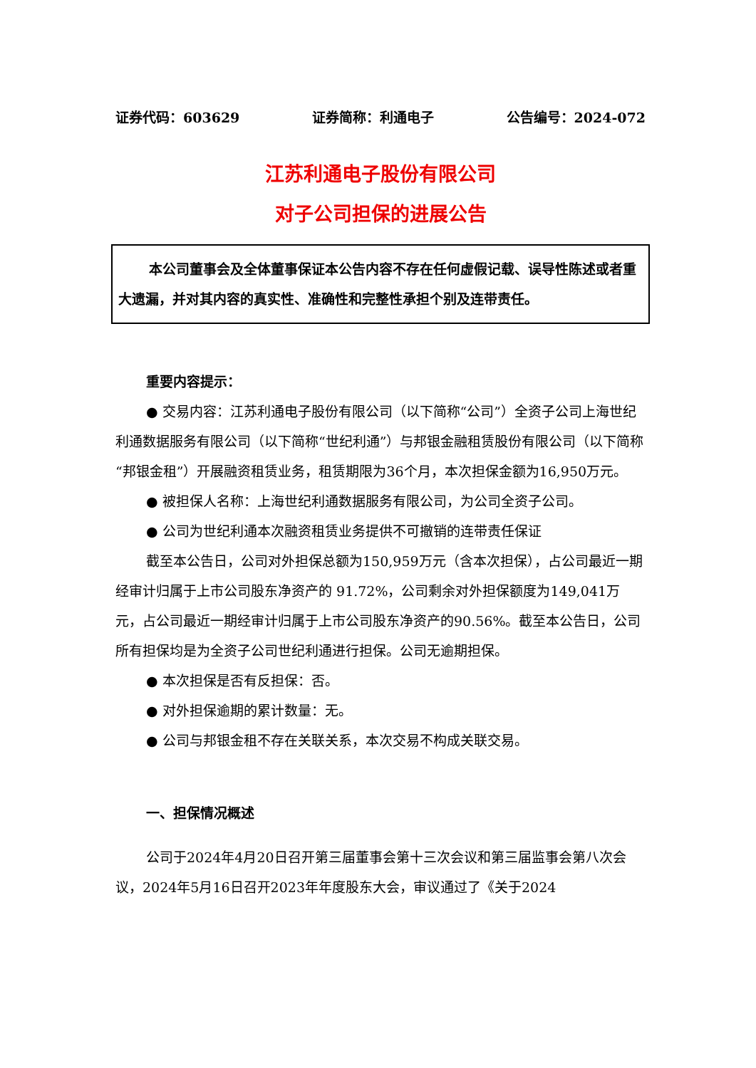证券代码：603629 证券简称：利通电子 公告编号：2024-072
江苏利通电子股份有限公司
对子公司担保的进展公告
本公司董事会及全体董事保证本公告内容不存在任何虚假记载、误导性陈述或者重大遗漏，并对其内容的真实性、准确性和完整性承担个别及连带责任。
重要内容提示：
● 交易内容：江苏利通电子股份有限公司（以下简称“公司”）全资子公司上海世纪利通数据服务有限公司（以下简称“世纪利通”）与邦银金融租赁股份有限公司（以下简称“邦银金租”）开展融资租赁业务，租赁期限为36个月，本次担保金额为16,950万元。
● 被担保人名称：上海世纪利通数据服务有限公司，为公司全资子公司。
● 公司为世纪利通本次融资租赁业务提供不可撤销的连带责任保证
截至本公告日，公司对外担保总额为150,959万元（含本次担保），占公司最近一期经审计归属于上市公司股东净资产的 91.72%，公司剩余对外担保额度为149,041万元，占公司最近一期经审计归属于上市公司股东净资产的90.56%。截至本公告日，公司所有担保均是为全资子公司世纪利通进行担保。公司无逾期担保。
● 本次担保是否有反担保：否。
● 对外担保逾期的累计数量：无。
● 公司与邦银金租不存在关联关系，本次交易不构成关联交易。
一、担保情况概述
公司于2024年4月20日召开第三届董事会第十三次会议和第三届监事会第八次会议，2024年5月16日召开2023年年度股东大会，审议通过了《关于2024